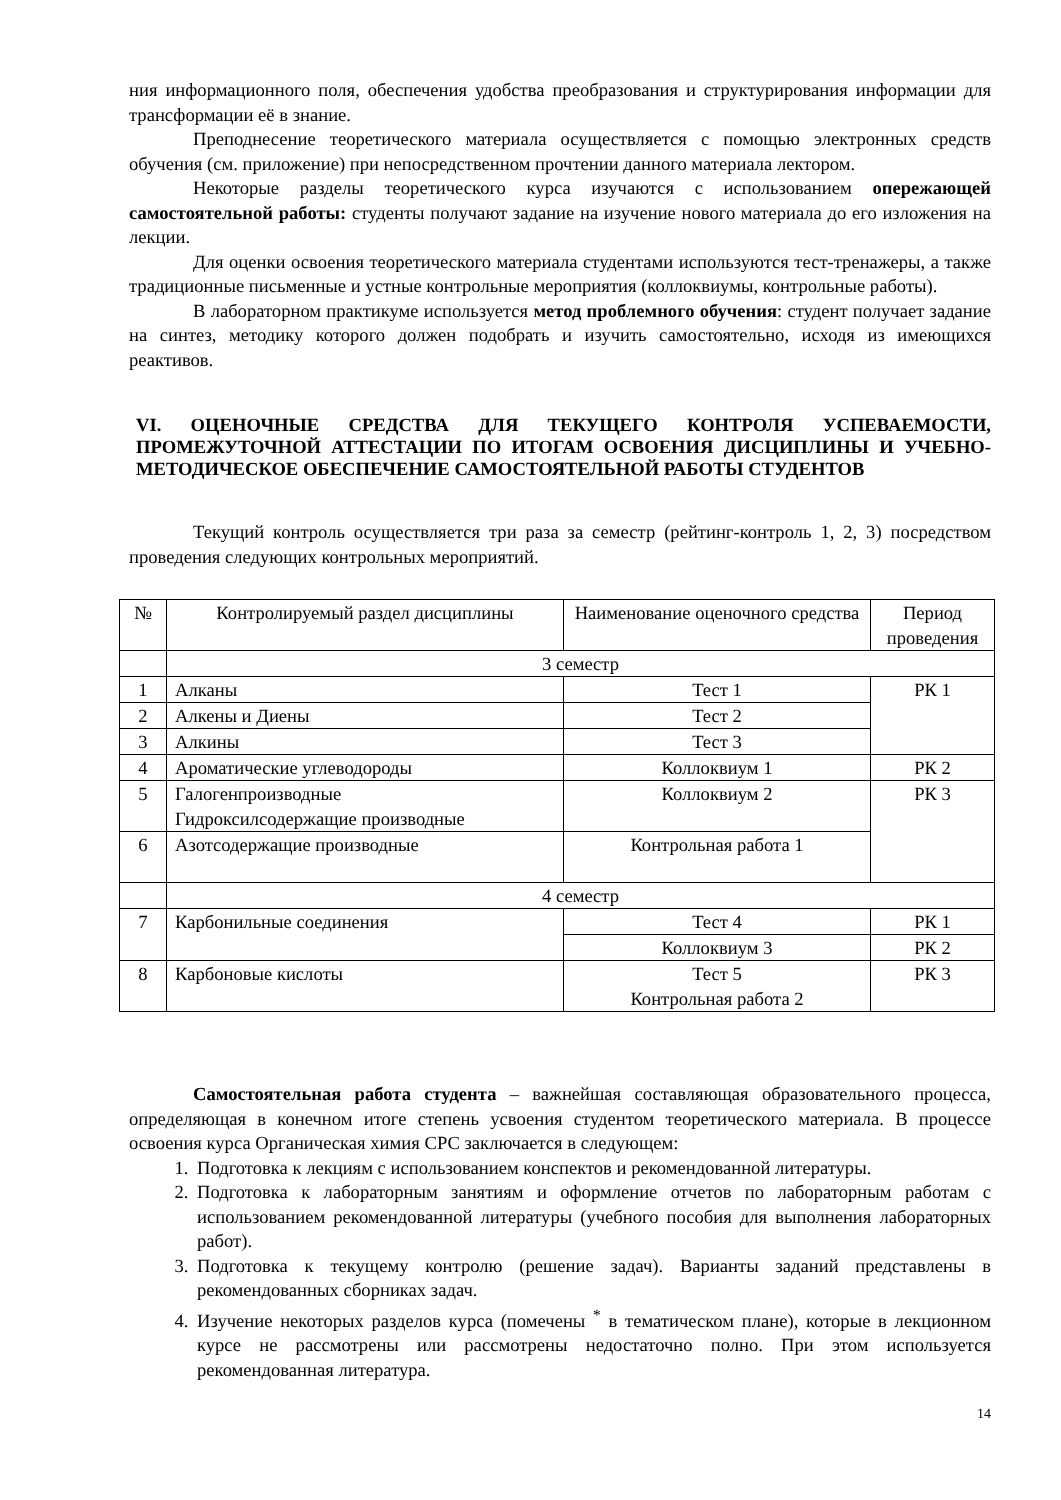ния информационного поля, обеспечения удобства преобразования и структурирования информации для трансформации её в знание.
Преподнесение теоретического материала осуществляется с помощью электронных средств обучения (см. приложение) при непосредственном прочтении данного материала лектором.
Некоторые разделы теоретического курса изучаются с использованием опережающей самостоятельной работы: студенты получают задание на изучение нового материала до его изложения на лекции.
Для оценки освоения теоретического материала студентами используются тест-тренажеры, а также традиционные письменные и устные контрольные мероприятия (коллоквиумы, контрольные работы).
В лабораторном практикуме используется метод проблемного обучения: студент получает задание на синтез, методику которого должен подобрать и изучить самостоятельно, исходя из имеющихся реактивов.
VI. ОЦЕНОЧНЫЕ СРЕДСТВА ДЛЯ ТЕКУЩЕГО КОНТРОЛЯ УСПЕВАЕМОСТИ, ПРОМЕЖУТОЧНОЙ АТТЕСТАЦИИ ПО ИТОГАМ ОСВОЕНИЯ ДИСЦИПЛИНЫ И УЧЕБНО-МЕТОДИЧЕСКОЕ ОБЕСПЕЧЕНИЕ САМОСТОЯТЕЛЬНОЙ РАБОТЫ СТУДЕНТОВ
Текущий контроль осуществляется три раза за семестр (рейтинг-контроль 1, 2, 3) посредством проведения следующих контрольных мероприятий.
| № | Контролируемый раздел дисциплины | Наименование оценочного средства | Период проведения |
| | 3 семестр | | |
| 1 | Алканы | Тест 1 | РК 1 |
| 2 | Алкены и Диены | Тест 2 | |
| 3 | Алкины | Тест 3 | |
| 4 | Ароматические углеводороды | Коллоквиум 1 | РК 2 |
| 5 | Галогенпроизводные Гидроксилсодержащие производные | Коллоквиум 2 | РК 3 |
| 6 | Азотсодержащие производные | Контрольная работа 1 | |
| | 4 семестр | | |
| 7 | Карбонильные соединения | Тест 4 | РК 1 |
| | | Коллоквиум 3 | РК 2 |
| 8 | Карбоновые кислоты | Тест 5 Контрольная работа 2 | РК 3 |
Самостоятельная работа студента – важнейшая составляющая образовательного процесса, определяющая в конечном итоге степень усвоения студентом теоретического материала. В процессе освоения курса Органическая химия СРС заключается в следующем:
1. Подготовка к лекциям с использованием конспектов и рекомендованной литературы.
2. Подготовка к лабораторным занятиям и оформление отчетов по лабораторным работам с использованием рекомендованной литературы (учебного пособия для выполнения лабораторных работ).
3. Подготовка к текущему контролю (решение задач). Варианты заданий представлены в рекомендованных сборниках задач.
4. Изучение некоторых разделов курса (помечены <sup>*</sup> в тематическом плане), которые в лекционном курсе не рассмотрены или рассмотрены недостаточно полно. При этом используется рекомендованная литература.
14